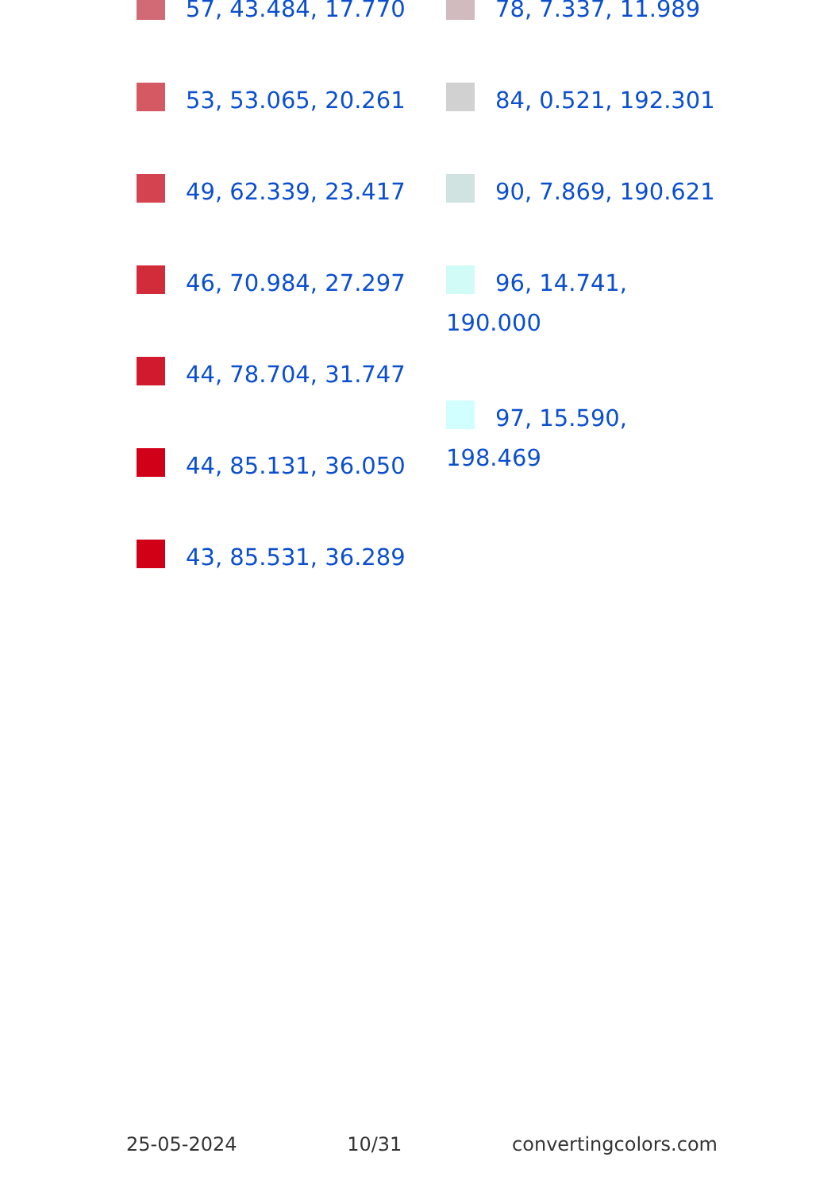57, 43.484, 17.770
53, 53.065, 20.261
49, 62.339, 23.417
46, 70.984, 27.297
44, 78.704, 31.747
44, 85.131, 36.050
43, 85.531, 36.289
78, 7.337, 11.989
84, 0.521, 192.301
90, 7.869, 190.621
96, 14.741, 190.000
97, 15.590, 198.469
25-05-2024 10/31 convertingcolors.com